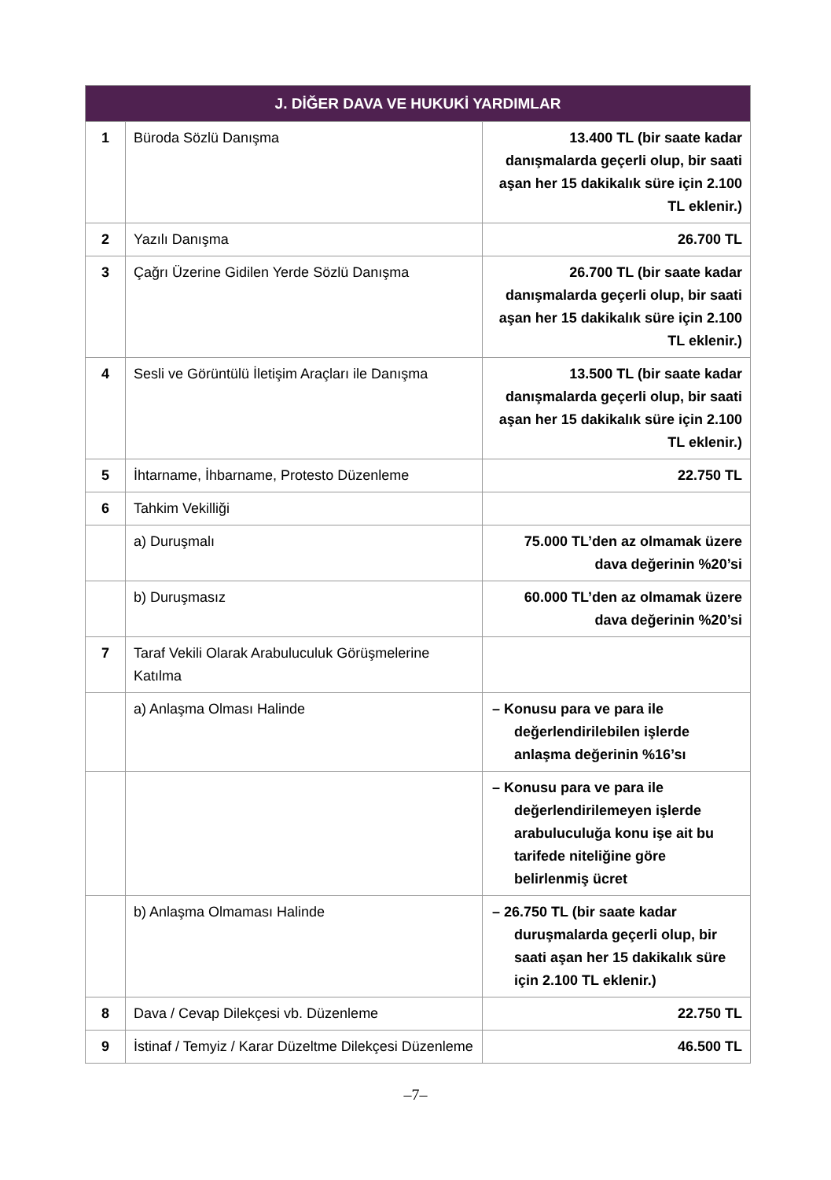| J. DİĞER DAVA VE HUKUKİ YARDIMLAR | | |
| --- | --- | --- |
| 1 | Büroda Sözlü Danışma | 13.400 TL (bir saate kadar danışmalarda geçerli olup, bir saati aşan her 15 dakikalık süre için 2.100 TL eklenir.) |
| 2 | Yazılı Danışma | 26.700 TL |
| 3 | Çağrı Üzerine Gidilen Yerde Sözlü Danışma | 26.700 TL (bir saate kadar danışmalarda geçerli olup, bir saati aşan her 15 dakikalık süre için 2.100 TL eklenir.) |
| 4 | Sesli ve Görüntülü İletişim Araçları ile Danışma | 13.500 TL (bir saate kadar danışmalarda geçerli olup, bir saati aşan her 15 dakikalık süre için 2.100 TL eklenir.) |
| 5 | İhtarname, İhbarname, Protesto Düzenleme | 22.750 TL |
| 6 | Tahkim Vekilliği | |
| | a) Duruşmalı | 75.000 TL’den az olmamak üzere dava değerinin %20’si |
| | b) Duruşmasız | 60.000 TL’den az olmamak üzere dava değerinin %20’si |
| 7 | Taraf Vekili Olarak Arabuluculuk Görüşmelerine Katılma | |
| | a) Anlaşma Olması Halinde | – Konusu para ve para ile değerlendirilebilen işlerde anlaşma değerinin %16’sı |
| | | – Konusu para ve para ile değerlendirilemeyen işlerde arabuluculuğa konu işe ait bu tarifede niteliğine göre belirlenmiş ücret |
| | b) Anlaşma Olmaması Halinde | – 26.750 TL (bir saate kadar duruşmalarda geçerli olup, bir saati aşan her 15 dakikalık süre için 2.100 TL eklenir.) |
| 8 | Dava / Cevap Dilekçesi vb. Düzenleme | 22.750 TL |
| 9 | İstinaf / Temyiz / Karar Düzeltme Dilekçesi Düzenleme | 46.500 TL |
–7–